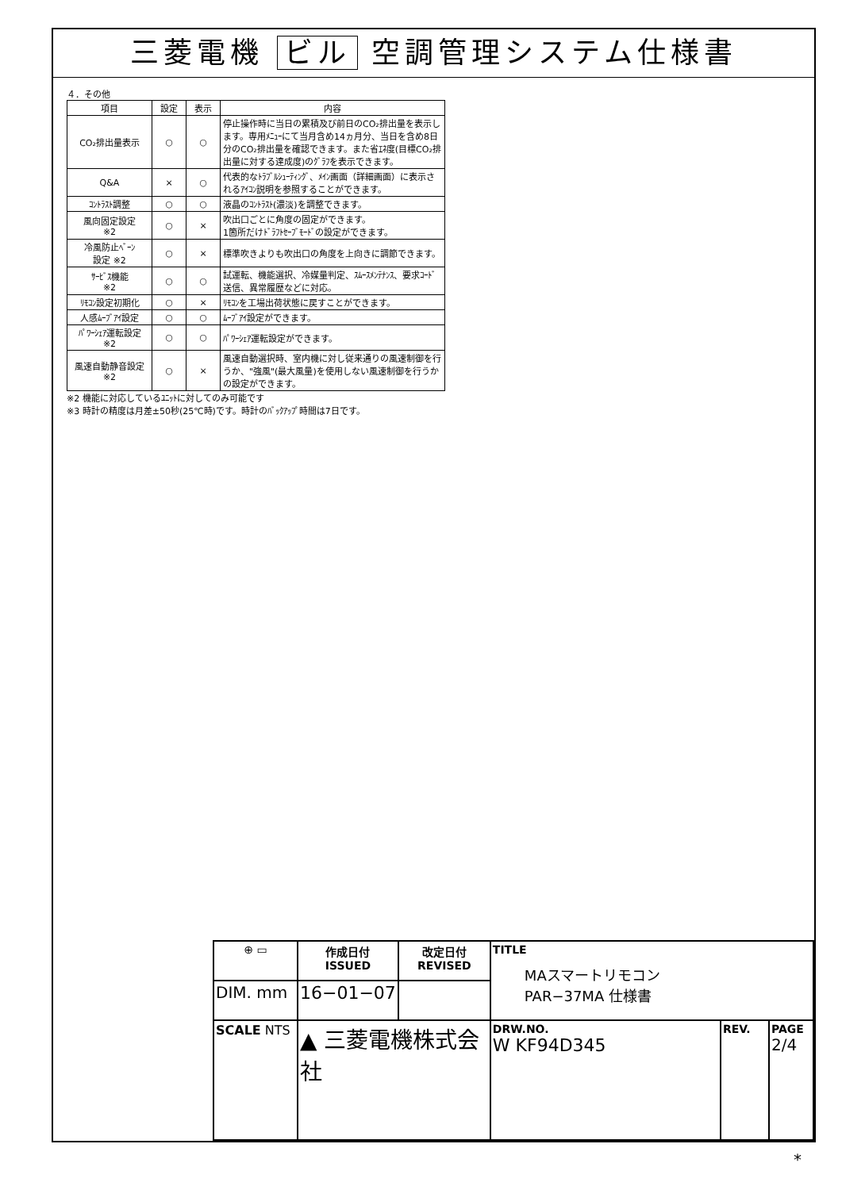三菱電機 ビル 空調管理システム仕様書
４．その他
| 項目 | 設定 | 表示 | 内容 |
| --- | --- | --- | --- |
| CO₂排出量表示 | ○ | ○ | 停止操作時に当日の累積及び前日のCO₂排出量を表示します。専用ﾒﾆｭｰにて当月含め14ヵ月分、当日を含め8日分のCO₂排出量を確認できます。また省ｴﾈ度(目標CO₂排出量に対する達成度)のｸﾞﾗﾌを表示できます。 |
| Q&A | × | ○ | 代表的なﾄﾗﾌﾞﾙｼｭｰﾃｨﾝｸﾞ、ﾒｲﾝ画面（詳細画面）に表示されるｱｲｺﾝ説明を参照することができます。 |
| ｺﾝﾄﾗｽﾄ調整 | ○ | ○ | 液晶のｺﾝﾄﾗｽﾄ(濃淡)を調整できます。 |
| 風向固定設定 ※2 | ○ | × | 吹出口ごとに角度の固定ができます。 1箇所だけﾄﾞﾗﾌﾄｾｰﾌﾞﾓｰﾄﾞの設定ができます。 |
| 冷風防止ﾍﾞｰﾝ 設定 ※2 | ○ | × | 標準吹きよりも吹出口の角度を上向きに調節できます。 |
| ｻｰﾋﾞｽ機能 ※2 | ○ | ○ | 試運転、機能選択、冷媒量判定、ｽﾑｰｽﾒﾝﾃﾅﾝｽ、要求ｺｰﾄﾞ送信、異常履歴などに対応。 |
| ﾘﾓｺﾝ設定初期化 | ○ | × | ﾘﾓｺﾝを工場出荷状態に戻すことができます。 |
| 人感ﾑｰﾌﾞｱｲ設定 | ○ | ○ | ﾑｰﾌﾞｱｲ設定ができます。 |
| ﾊﾟﾜｰｼｪｱ運転設定 ※2 | ○ | ○ | ﾊﾟﾜｰｼｪｱ運転設定ができます。 |
| 風速自動静音設定 ※2 | ○ | × | 風速自動選択時、室内機に対し従来通りの風速制御を行うか、"強風"(最大風量)を使用しない風速制御を行うかの設定ができます。 |
※2 機能に対応しているﾕﾆｯﾄに対してのみ可能です
※3 時計の精度は月差±50秒(25℃時)です。時計のﾊﾞｯｸｱｯﾌﾟ時間は7日です。
| ⊕ ▭ | 作成日付 ISSUED | 改定日付 REVISED | TITLE MAスマートリモコン PAR−37MA 仕様書 | | |
| DIM. mm | 16−01−07 | | | | |
| SCALE NTS | ▲ 三菱電機株式会社 | | DRW.NO. W KF94D345 | REV. | PAGE 2/4 |
*